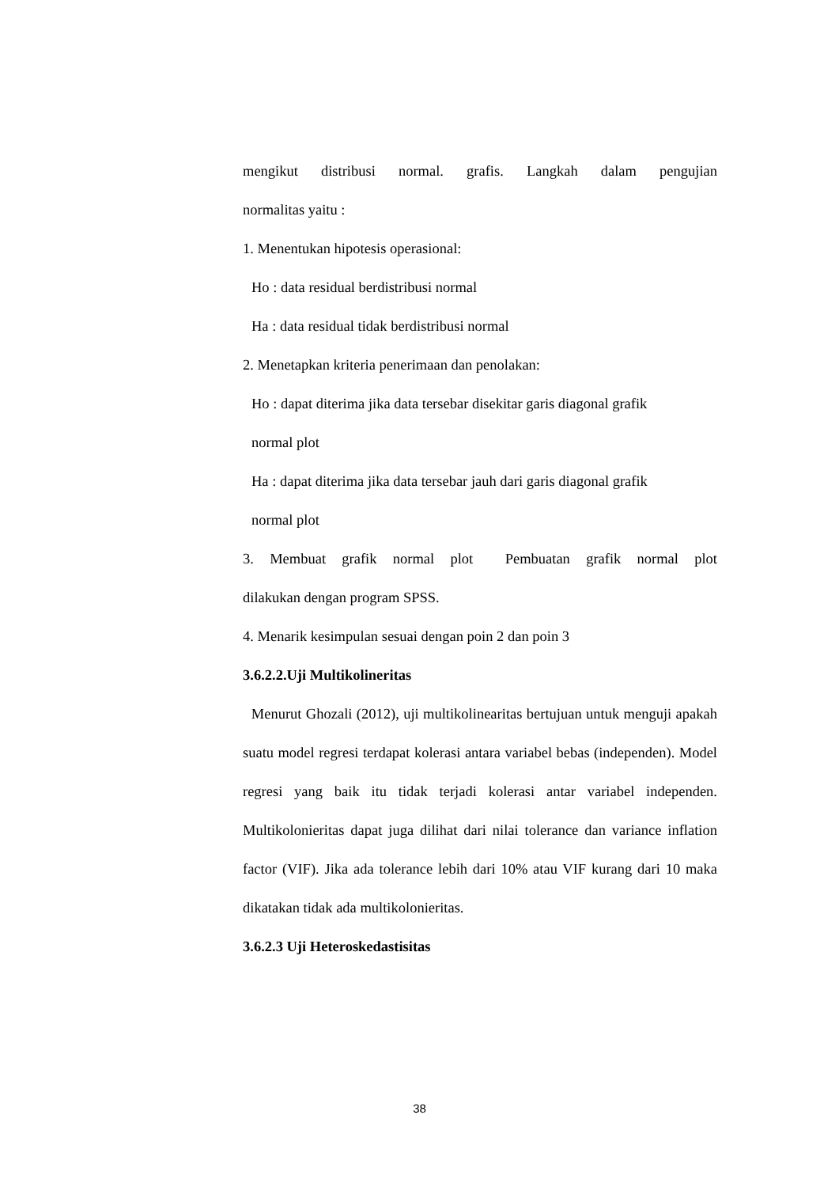mengikut distribusi normal. grafis. Langkah dalam pengujian
normalitas yaitu :
1. Menentukan hipotesis operasional:
Ho : data residual berdistribusi normal
Ha : data residual tidak berdistribusi normal
2. Menetapkan kriteria penerimaan dan penolakan:
Ho : dapat diterima jika data tersebar disekitar garis diagonal grafik
normal plot
Ha : dapat diterima jika data tersebar jauh dari garis diagonal grafik
normal plot
3. Membuat grafik normal plot Pembuatan grafik normal plot
dilakukan dengan program SPSS.
4. Menarik kesimpulan sesuai dengan poin 2 dan poin 3
3.6.2.2.Uji Multikolineritas
Menurut Ghozali (2012), uji multikolinearitas bertujuan untuk menguji apakah suatu model regresi terdapat kolerasi antara variabel bebas (independen). Model regresi yang baik itu tidak terjadi kolerasi antar variabel independen. Multikolonieritas dapat juga dilihat dari nilai tolerance dan variance inflation factor (VIF). Jika ada tolerance lebih dari 10% atau VIF kurang dari 10 maka dikatakan tidak ada multikolonieritas.
3.6.2.3 Uji Heteroskedastisitas
38